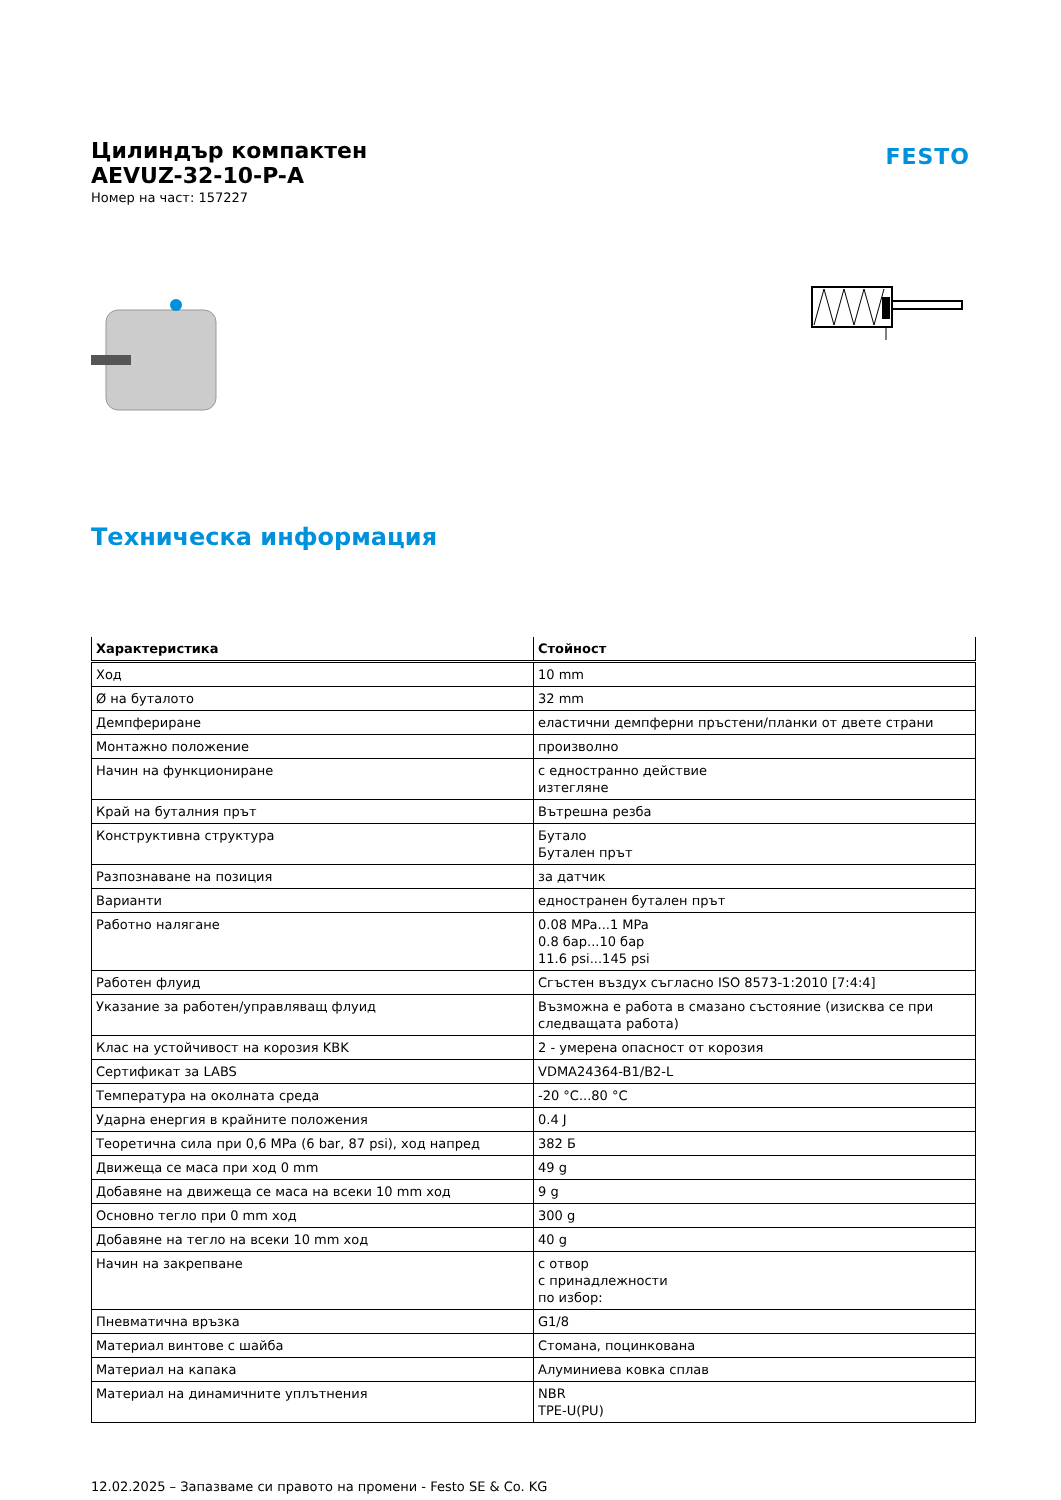Цилиндър компактен
AEVUZ-32-10-P-A
Номер на част: 157227
FESTO
Техническа информация
| Характеристика | Стойност |
| --- | --- |
| Ход | 10 mm |
| Ø на буталото | 32 mm |
| Демпфериране | еластични демпферни пръстени/планки от двете страни |
| Монтажно положение | произволно |
| Начин на функциониране | с едностранно действие изтегляне |
| Край на буталния прът | Вътрешна резба |
| Конструктивна структура | Бутало Бутален прът |
| Разпознаване на позиция | за датчик |
| Варианти | едностранен бутален прът |
| Работно налягане | 0.08 MPa...1 MPa 0.8 бар...10 бар 11.6 psi...145 psi |
| Работен флуид | Сгъстен въздух съгласно ISO 8573-1:2010 [7:4:4] |
| Указание за работен/управляващ флуид | Възможна е работа в смазано състояние (изисква се при следващата работа) |
| Клас на устойчивост на корозия KBK | 2 - умерена опасност от корозия |
| Сертификат за LABS | VDMA24364-B1/B2-L |
| Температура на околната среда | -20 °C...80 °C |
| Ударна енергия в крайните положения | 0.4 J |
| Теоретична сила при 0,6 MPa (6 bar, 87 psi), ход напред | 382 Б |
| Движеща се маса при ход 0 mm | 49 g |
| Добавяне на движеща се маса на всеки 10 mm ход | 9 g |
| Основно тегло при 0 mm ход | 300 g |
| Добавяне на тегло на всеки 10 mm ход | 40 g |
| Начин на закрепване | с отвор с принадлежности по избор: |
| Пневматична връзка | G1/8 |
| Материал винтове с шайба | Стомана, поцинкована |
| Материал на капака | Алуминиева ковка сплав |
| Материал на динамичните уплътнения | NBR TPE-U(PU) |
12.02.2025 – Запазваме си правото на промени - Festo SE & Co. KG